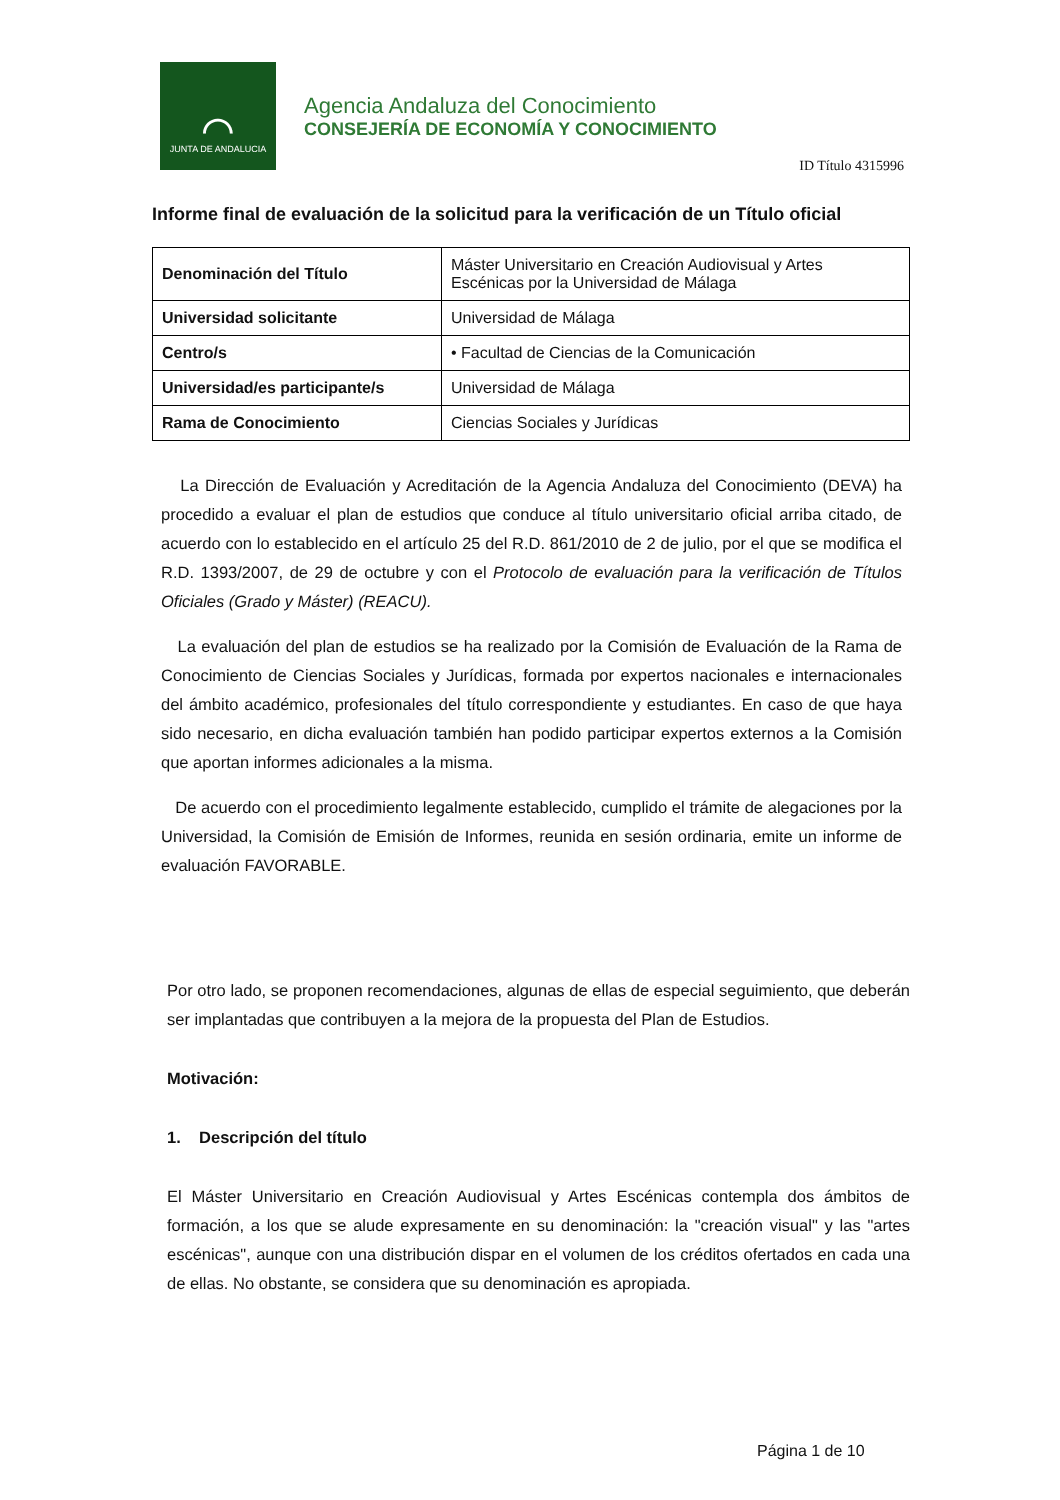⌒
JUNTA DE ANDALUCIA
Agencia Andaluza del Conocimiento
CONSEJERÍA DE ECONOMÍA Y CONOCIMIENTO
ID Título 4315996
Informe final de evaluación de la solicitud para la verificación de un Título oficial
| Denominación del Título | Máster Universitario en Creación Audiovisual y Artes Escénicas por la Universidad de Málaga |
| Universidad solicitante | Universidad de Málaga |
| Centro/s | • Facultad de Ciencias de la Comunicación |
| Universidad/es participante/s | Universidad de Málaga |
| Rama de Conocimiento | Ciencias Sociales y Jurídicas |
La Dirección de Evaluación y Acreditación de la Agencia Andaluza del Conocimiento (DEVA) ha procedido a evaluar el plan de estudios que conduce al título universitario oficial arriba citado, de acuerdo con lo establecido en el artículo 25 del R.D. 861/2010 de 2 de julio, por el que se modifica el R.D. 1393/2007, de 29 de octubre y con el Protocolo de evaluación para la verificación de Títulos Oficiales (Grado y Máster) (REACU).
La evaluación del plan de estudios se ha realizado por la Comisión de Evaluación de la Rama de Conocimiento de Ciencias Sociales y Jurídicas, formada por expertos nacionales e internacionales del ámbito académico, profesionales del título correspondiente y estudiantes. En caso de que haya sido necesario, en dicha evaluación también han podido participar expertos externos a la Comisión que aportan informes adicionales a la misma.
De acuerdo con el procedimiento legalmente establecido, cumplido el trámite de alegaciones por la Universidad, la Comisión de Emisión de Informes, reunida en sesión ordinaria, emite un informe de evaluación FAVORABLE.
Por otro lado, se proponen recomendaciones, algunas de ellas de especial seguimiento, que deberán ser implantadas que contribuyen a la mejora de la propuesta del Plan de Estudios.
Motivación:
1. Descripción del título
El Máster Universitario en Creación Audiovisual y Artes Escénicas contempla dos ámbitos de formación, a los que se alude expresamente en su denominación: la "creación visual" y las "artes escénicas", aunque con una distribución dispar en el volumen de los créditos ofertados en cada una de ellas. No obstante, se considera que su denominación es apropiada.
Página 1 de 10